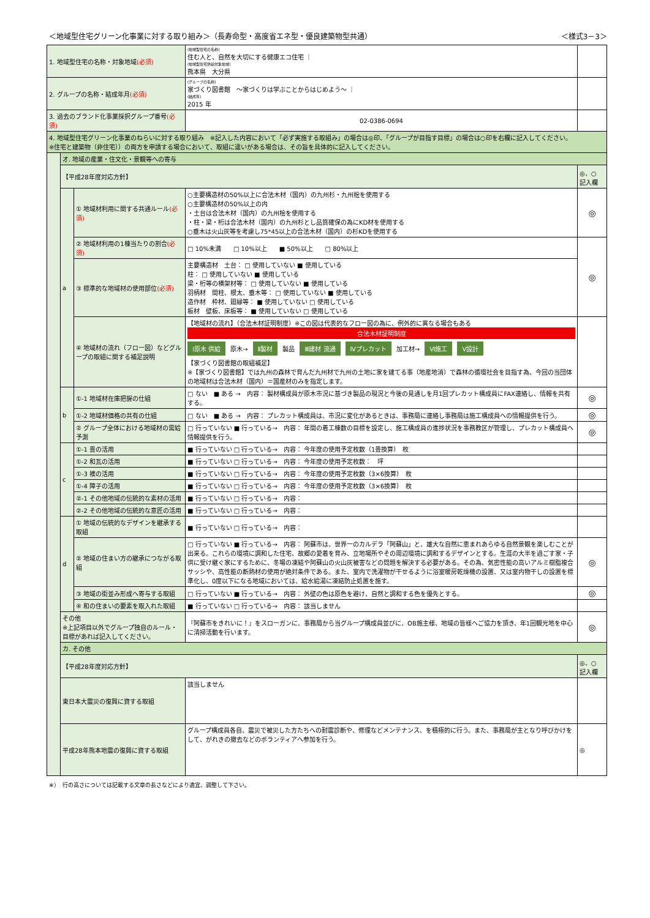＜地域型住宅グリーン化事業に対する取り組み＞（長寿命型・高度省エネ型・優良建築物型共通） ＜様式3－3＞
| 1. 地域型住宅の名称・対象地域 (必須) | | | (地域型住宅の名称) 住む人と、自然を大切にする健康エコ住宅 ｜ (地域型住宅供給対象地域) 熊本県 大分県 | |
| 2. グループの名称・結成年月 (必須) | | | (グループの名称) 家づくり図書館 ～家づくりは学ぶことからはじめよう～ ｜ (結成年) 2015 年 | |
| 3. 過去のブランド化事業採択グループ番号 (必須) | | | 02-0386-0694 | |
| 4. 地域型住宅グリーン化事業のねらいに対する取り組み ※記入した内容において「必ず実施する取組み」の場合は◎印、「グループが目指す目標」の場合は○印を右欄に記入してください。 ※住宅と建築物（非住宅））の両方を申請する場合において、取組に違いがある場合は、その旨を具体的に記入してください。 | | | | |
| | オ. 地域の産業・住文化・景観等への寄与 | | | |
| | 【平成28年度対応方針】 | | | ◎、○ 記入欄 |
| | a | ① 地域材利用に関する共通ルール (必須) | ○主要構造材の50%以上に合法木材（国内）の九州杉・九州桧を使用する ○主要構造材の50%以上の内 ・土台は合法木材（国内）の九州桧を使用する ・柱・梁・桁は合法木材（国内）の九州杉とし品質確保の為にKD材を使用する ○垂木は火山灰等を考慮し75*45以上の合法木材（国内）の杉KDを使用する | ◎ |
| | | ② 地域材利用の1棟当たりの割合 (必須) | □ 10%未満 □ 10%以上 ■ 50%以上 □ 80%以上 | ◎ |
| | | ③ 標準的な地域材の使用部位 (必須) | 主要構造材 土台： □ 使用していない ■ 使用している 柱： □ 使用していない ■ 使用している 梁・桁等の横架材等： □ 使用していない ■ 使用している 羽柄材 間柱、根太、垂木等： □ 使用していない ■ 使用している 造作材 枠材、廻縁等： ■ 使用していない □ 使用している 板材 壁板、床板等： ■ 使用していない □ 使用している | |
| | | ④ 地域材の流れ（フロー図）などグループの取組に関する補足説明 | 【地域材の流れ】（合法木材証明制度）※この図は代表的なフロー図の為に、例外的に異なる場合もある 合法木材証明制度 Ⅰ原木 供給 原木→ Ⅱ製材 製品 Ⅲ建材 流通 Ⅳプレカット 加工材→ Ⅵ施工 Ⅴ設計 【家づくり図書館の取組補足】 ※【家づくり図書館】では九州の森林で育んだ九州材で九州の土地に家を建てる事（地産地消）で森林の循環社会を目指す為、今回の当団体の地域材は合法木材（国内）＝国産材のみを指定します。 | |
| | b | ①-1 地域材在庫把握の仕組 | □ ない ■ ある → 内容： 製材構成員が原木市況に基づき製品の現況と今後の見通しを月1回プレカット構成員にFAX連絡し、情報を共有する。 | ◎ |
| | | ①-2 地域材価格の共有の仕組 | □ ない ■ ある → 内容： プレカット構成員は、市況に変化があるときは、事務局に連絡し事務局は施工構成員への情報提供を行う。 | ◎ |
| | | ② グループ全体における地域材の需給予測 | □ 行っていない ■ 行っている→ 内容： 年間の着工棟数の目標を設定し、施工構成員の進捗状況を事務教区が管理し、プレカット構成員へ情報提供を行う。 | ◎ |
| | c | ①-1 畳の活用 | ■ 行っていない □ 行っている→ 内容： 今年度の使用予定枚数（1畳換算） 枚 | |
| | | ①-2 和瓦の活用 | ■ 行っていない □ 行っている→ 内容： 今年度の使用予定枚数： 坪 | |
| | | ①-3 襖の活用 | ■ 行っていない □ 行っている→ 内容： 今年度の使用予定枚数（3×6換算） 枚 | |
| | | ①-4 障子の活用 | ■ 行っていない □ 行っている→ 内容： 今年度の使用予定枚数（3×6換算） 枚 | |
| | | ②-1 その他地域の伝統的な素材の活用 | ■ 行っていない □ 行っている→ 内容： | |
| | | ②-2 その他地域の伝統的な意匠の活用 | ■ 行っていない □ 行っている→ 内容： | |
| | d | ① 地域の伝統的なデザインを継承する取組 | ■ 行っていない □ 行っている→ 内容： | |
| | | ② 地域の住まい方の継承につながる取組 | □ 行っていない ■ 行っている→ 内容： 阿蘇市は、世界一のカルデラ「阿蘇山」と、雄大な自然に恵まれあらゆる自然景観を楽しむことが出来る。これらの環境に調和した住宅、故郷の愛着を育み、立地場所やその周辺環境に調和するデザインとする。生涯の大半を過ごす家・子供に受け継ぐ家にするために、冬場の凍結や阿蘇山の火山灰被害などの問題を解決する必要がある。その為、気密性能の高いアルミ樹脂複合サッシや、高性能の断熱材の使用が絶対条件である。また、室内で洗濯物が干せるように浴室暖房乾燥機の設置、又は室内物干しの設置を標準化し、0度以下になる地域においては、給水給湯に凍結防止処置を施す。 | ◎ |
| | | ③ 地域の街並み形成へ寄与する取組 | □ 行っていない ■ 行っている→ 内容： 外壁の色は原色を避け、自然と調和する色を優先とする。 | ◎ |
| | | ④ 和の住まいの要素を取入れた取組 | ■ 行っていない □ 行っている→ 内容： 該当しません | |
| | その他 ※上記項目以外でグループ独自のルール・目標があれば記入してください。 | | 『阿蘇市をきれいに！』をスローガンに、事務局から当グループ構成員並びに、OB施主様、地域の皆様へご協力を頂き、年1回観光地を中心に清掃活動を行います。 | ◎ |
| | カ. その他 | | | |
| | 【平成28年度対応方針】 | | | ◎、○ 記入欄 |
| | 東日本大震災の復興に資する取組 | | 該当しません | |
| | 平成28年熊本地震の復興に資する取組 | | グループ構成員各自、震災で被災した方たちへの耐震診断や、修理などメンテナンス、を積極的に行う。また、事務局が主となり呼びかけをして、がれきの撤去などのボランティアへ参加を行う。 | ◎ |
※）　行の高さについては記載する文章の長さなどにより適宜、調整して下さい。